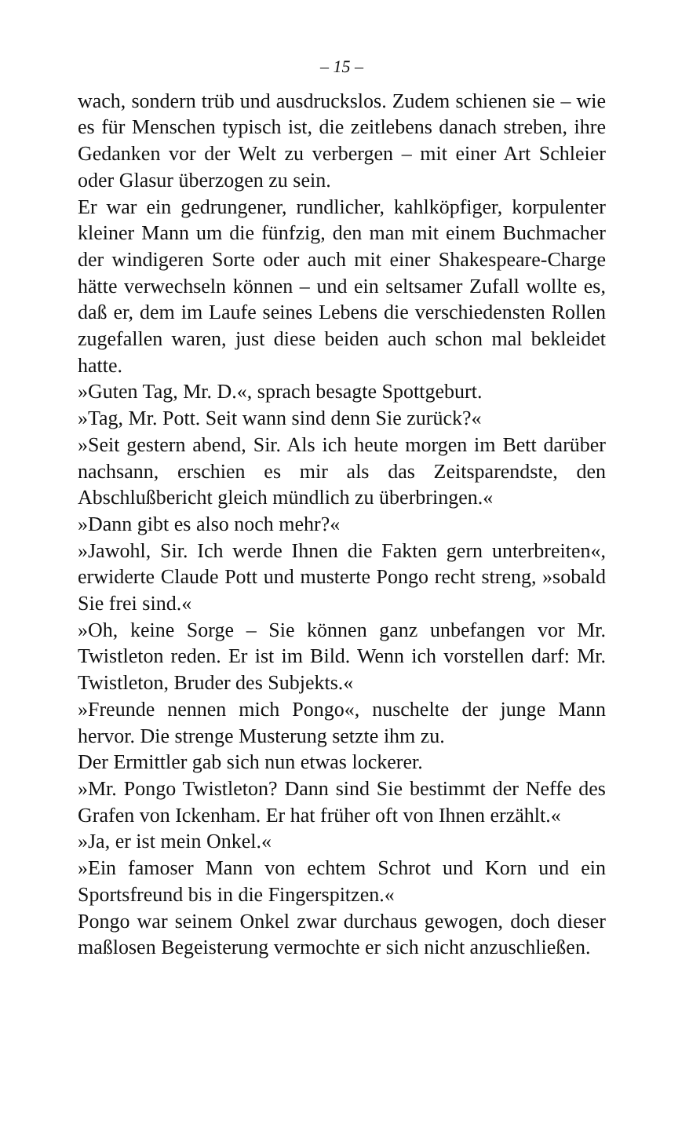– 15 –
wach, sondern trüb und ausdruckslos. Zudem schienen sie – wie es für Menschen typisch ist, die zeitlebens danach streben, ihre Gedanken vor der Welt zu verbergen – mit einer Art Schleier oder Glasur überzogen zu sein.
Er war ein gedrungener, rundlicher, kahlköpfiger, korpulenter kleiner Mann um die fünfzig, den man mit einem Buchmacher der windigeren Sorte oder auch mit einer Shakespeare-Charge hätte verwechseln können – und ein seltsamer Zufall wollte es, daß er, dem im Laufe seines Lebens die verschiedensten Rollen zugefallen waren, just diese beiden auch schon mal bekleidet hatte.
»Guten Tag, Mr. D.«, sprach besagte Spottgeburt.
»Tag, Mr. Pott. Seit wann sind denn Sie zurück?«
»Seit gestern abend, Sir. Als ich heute morgen im Bett darüber nachsann, erschien es mir als das Zeitsparendste, den Abschlußbericht gleich mündlich zu überbringen.«
»Dann gibt es also noch mehr?«
»Jawohl, Sir. Ich werde Ihnen die Fakten gern unterbreiten«, erwiderte Claude Pott und musterte Pongo recht streng, »sobald Sie frei sind.«
»Oh, keine Sorge – Sie können ganz unbefangen vor Mr. Twistleton reden. Er ist im Bild. Wenn ich vorstellen darf: Mr. Twistleton, Bruder des Subjekts.«
»Freunde nennen mich Pongo«, nuschelte der junge Mann hervor. Die strenge Musterung setzte ihm zu.
Der Ermittler gab sich nun etwas lockerer.
»Mr. Pongo Twistleton? Dann sind Sie bestimmt der Neffe des Grafen von Ickenham. Er hat früher oft von Ihnen erzählt.«
»Ja, er ist mein Onkel.«
»Ein famoser Mann von echtem Schrot und Korn und ein Sportsfreund bis in die Fingerspitzen.«
Pongo war seinem Onkel zwar durchaus gewogen, doch dieser maßlosen Begeisterung vermochte er sich nicht anzuschließen.